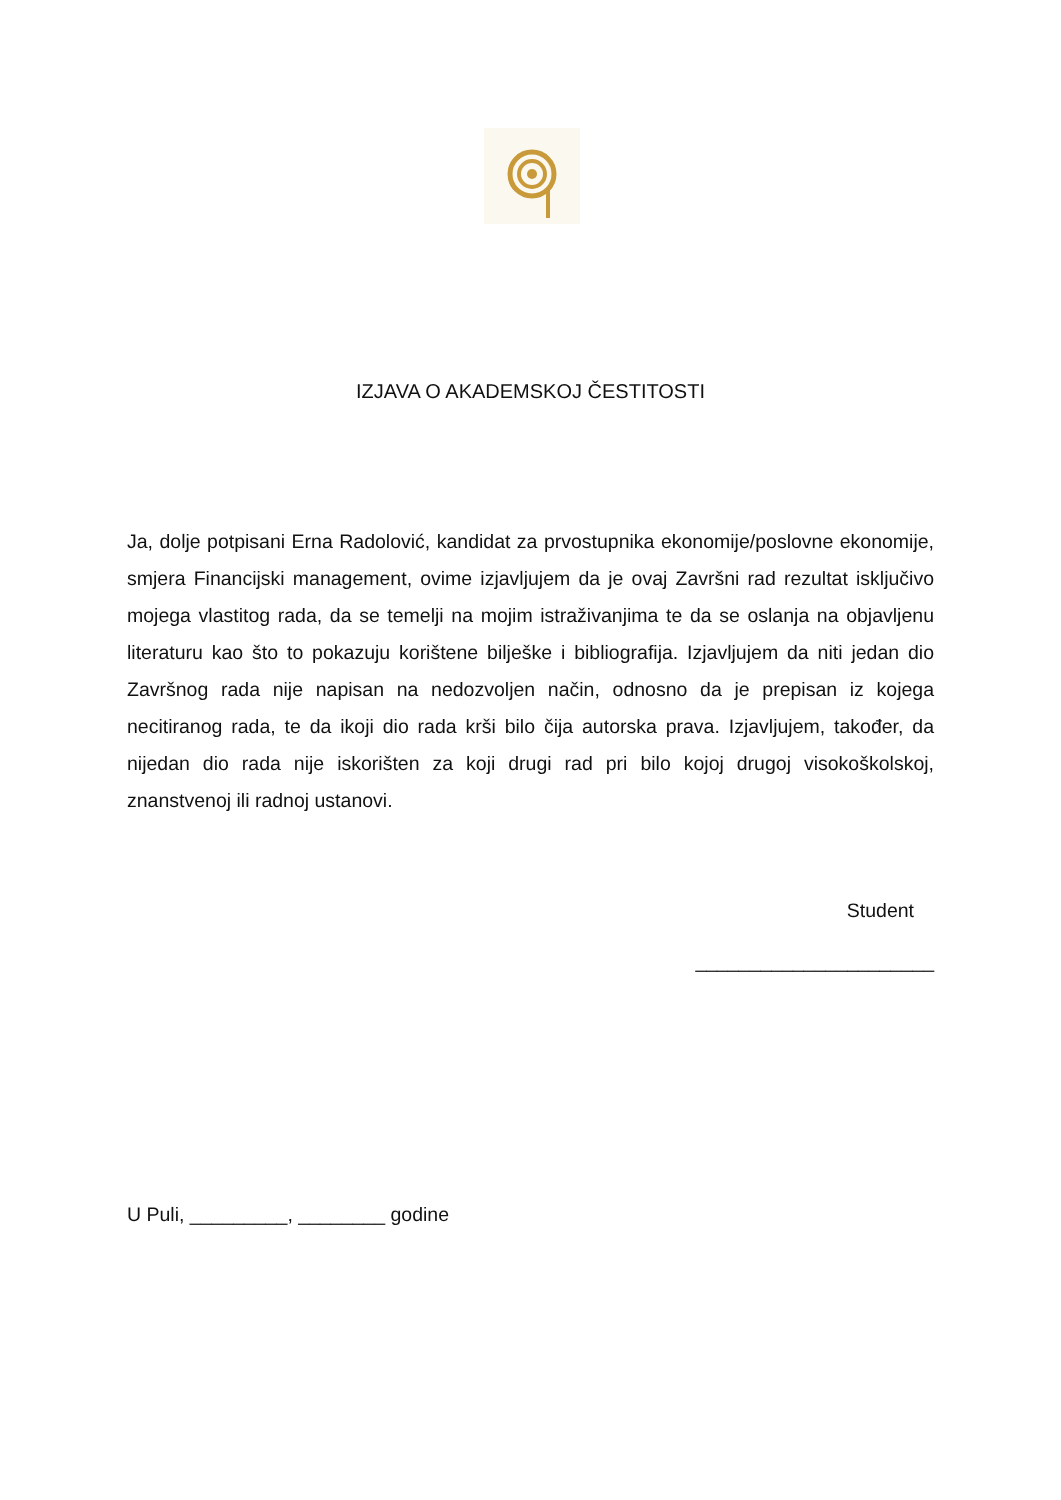IZJAVA O AKADEMSKOJ ČESTITOSTI
Ja, dolje potpisani Erna Radolović, kandidat za prvostupnika ekonomije/poslovne ekonomije, smjera Financijski management, ovime izjavljujem da je ovaj Završni rad rezultat isključivo mojega vlastitog rada, da se temelji na mojim istraživanjima te da se oslanja na objavljenu literaturu kao što to pokazuju korištene bilješke i bibliografija. Izjavljujem da niti jedan dio Završnog rada nije napisan na nedozvoljen način, odnosno da je prepisan iz kojega necitiranog rada, te da ikoji dio rada krši bilo čija autorska prava. Izjavljujem, također, da nijedan dio rada nije iskorišten za koji drugi rad pri bilo kojoj drugoj visokoškolskoj, znanstvenoj ili radnoj ustanovi.
Student
______________________
U Puli, _________, ________ godine